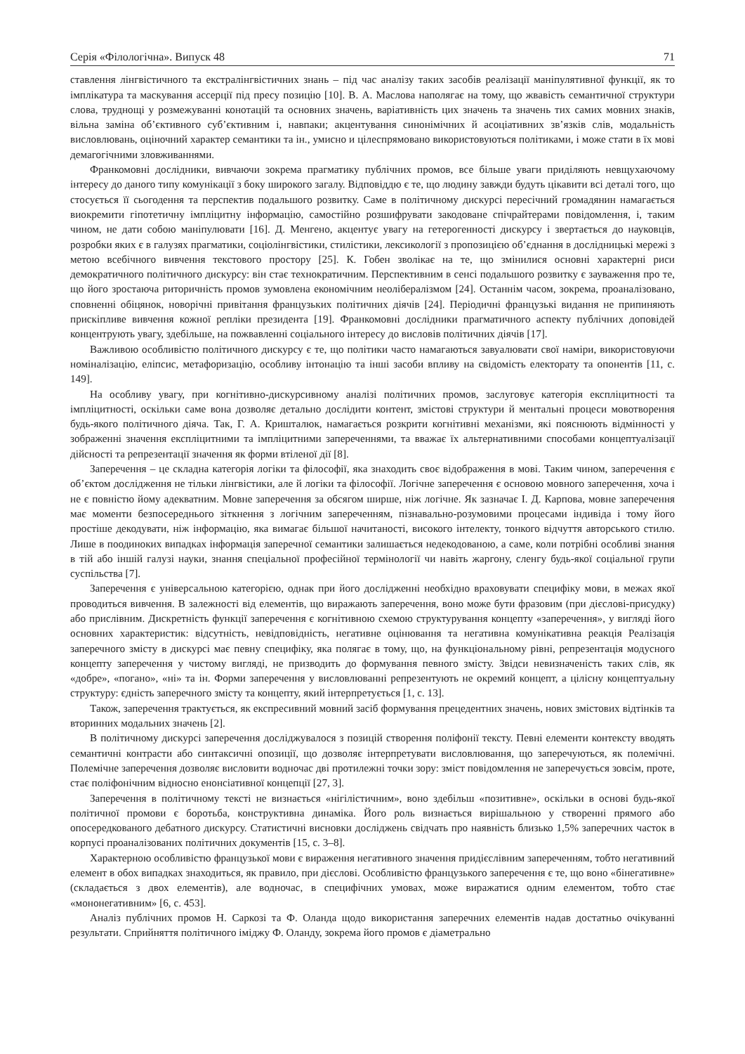Серія «Філологічна». Випуск 48 71
ставлення лінгвістичного та екстралінгвістичних знань – під час аналізу таких засобів реалізації маніпулятивної функції, як то імплікатура та маскування ассерції під пресу позицію [10]. В. А. Маслова наполягає на тому, що жвавість семантичної структури слова, труднощі у розмежуванні конотацій та основних значень, варіативність цих значень та значень тих самих мовних знаків, вільна заміна об’єктивного суб’єктивним і, навпаки; акцентування синонімічних й асоціативних зв’язків слів, модальність висловлювань, оціночний характер семантики та ін., умисно и цілеспрямовано використовуються політиками, і може стати в їх мові демагогічними зловживаннями.
Франкомовні дослідники, вивчаючи зокрема прагматику публічних промов, все більше уваги приділяють невщухаючому інтересу до даного типу комунікації з боку широкого загалу. Відповіддю є те, що людину завжди будуть цікавити всі деталі того, що стосується її сьогодення та перспектив подальшого розвитку. Саме в політичному дискурсі пересічний громадянин намагається виокремити гіпотетичну імпліцитну інформацію, самостійно розшифрувати закодоване спічрайтерами повідомлення, і, таким чином, не дати собою маніпулювати [16]. Д. Менгено, акцентує увагу на гетерогенності дискурсу і звертається до науковців, розробки яких є в галузях прагматики, соціолінгвістики, стилістики, лексикології з пропозицією об’єднання в дослідницькі мережі з метою всебічного вивчення текстового простору [25]. К. Гобен зволікає на те, що змінилися основні характерні риси демократичного політичного дискурсу: він стає технократичним. Перспективним в сенсі подальшого розвитку є зауваження про те, що його зростаюча риторичність промов зумовлена економічним неолібералізмом [24]. Останнім часом, зокрема, проаналізовано, сповненні обіцянок, новорічні привітання французьких політичних діячів [24]. Періодичні французькі видання не припиняють прискіпливе вивчення кожної репліки президента [19]. Франкомовні дослідники прагматичного аспекту публічних доповідей концентрують увагу, здебільше, на пожвавленні соціального інтересу до висловів політичних діячів [17].
Важливою особливістю політичного дискурсу є те, що політики часто намагаються завуалювати свої наміри, використовуючи номіналізацію, еліпсис, метафоризацію, особливу інтонацію та інші засоби впливу на свідомість електорату та опонентів [11, с. 149].
На особливу увагу, при когнітивно-дискурсивному аналізі політичних промов, заслуговує категорія експліцитності та імпліцитності, оскільки саме вона дозволяє детально дослідити контент, змістові структури й ментальні процеси мовотворення будь-якого політичного діяча. Так, Г. А. Кришталюк, намагається розкрити когнітивні механізми, які пояснюють відмінності у зображенні значення експліцитними та імпліцитними запереченнями, та вважає їх альтернативними способами концептуалізації дійсності та репрезентації значення як форми втіленої дії [8].
Заперечення – це складна категорія логіки та філософії, яка знаходить своє відображення в мові. Таким чином, заперечення є об’єктом дослідження не тільки лінгвістики, але й логіки та філософії. Логічне заперечення є основою мовного заперечення, хоча і не є повністю йому адекватним. Мовне заперечення за обсягом ширше, ніж логічне. Як зазначає І. Д. Карпова, мовне заперечення має моменти безпосереднього зіткнення з логічним запереченням, пізнавально-розумовими процесами індивіда і тому його простіше декодувати, ніж інформацію, яка вимагає більшої начитаності, високого інтелекту, тонкого відчуття авторського стилю. Лише в поодиноких випадках інформація заперечної семантики залишається недекодованою, а саме, коли потрібні особливі знання в тій або іншій галузі науки, знання спеціальної професійної термінології чи навіть жаргону, сленгу будь-якої соціальної групи суспільства [7].
Заперечення є універсальною категорією, однак при його дослідженні необхідно враховувати специфіку мови, в межах якої проводиться вивчення. В залежності від елементів, що виражають заперечення, воно може бути фразовим (при дієслові-присудку) або прислівним. Дискретність функції заперечення є когнітивною схемою структурування концепту «заперечення», у вигляді його основних характеристик: відсутність, невідповідність, негативне оцінювання та негативна комунікативна реакція Реалізація заперечного змісту в дискурсі має певну специфіку, яка полягає в тому, що, на функціональному рівні, репрезентація модусного концепту заперечення у чистому вигляді, не призводить до формування певного змісту. Звідси невизначеність таких слів, як «добре», «погано», «ні» та ін. Форми заперечення у висловлюванні репрезентують не окремий концепт, а цілісну концептуальну структуру: єдність заперечного змісту та концепту, який інтерпретується [1, с. 13].
Також, заперечення трактується, як експресивний мовний засіб формування прецедентних значень, нових змістових відтінків та вторинних модальних значень [2].
В політичному дискурсі заперечення досліджувалося з позицій створення поліфонії тексту. Певні елементи контексту вводять семантичні контрасти або синтаксичні опозиції, що дозволяє інтерпретувати висловлювання, що заперечуються, як полемічні. Полемічне заперечення дозволяє висловити водночас дві протилежні точки зору: зміст повідомлення не заперечується зовсім, проте, стає поліфонічним відносно енонсіативної концепції [27, 3].
Заперечення в політичному тексті не визнається «нігілістичним», воно здебільш «позитивне», оскільки в основі будь-якої політичної промови є боротьба, конструктивна динаміка. Його роль визнається вирішальною у створенні прямого або опосередкованого дебатного дискурсу. Статистичні висновки досліджень свідчать про наявність близько 1,5% заперечних часток в корпусі проаналізованих політичних документів [15, с. 3–8].
Характерною особливістю французької мови є вираження негативного значення придієслівним запереченням, тобто негативний елемент в обох випадках знаходиться, як правило, при дієслові. Особливістю французького заперечення є те, що воно «бінегативне» (складається з двох елементів), але водночас, в специфічних умовах, може виражатися одним елементом, тобто стає «мононегативним» [6, с. 453].
Аналіз публічних промов Н. Саркозі та Ф. Оланда щодо використання заперечних елементів надав достатньо очікуванні результати. Сприйняття політичного іміджу Ф. Оланду, зокрема його промов є діаметрально